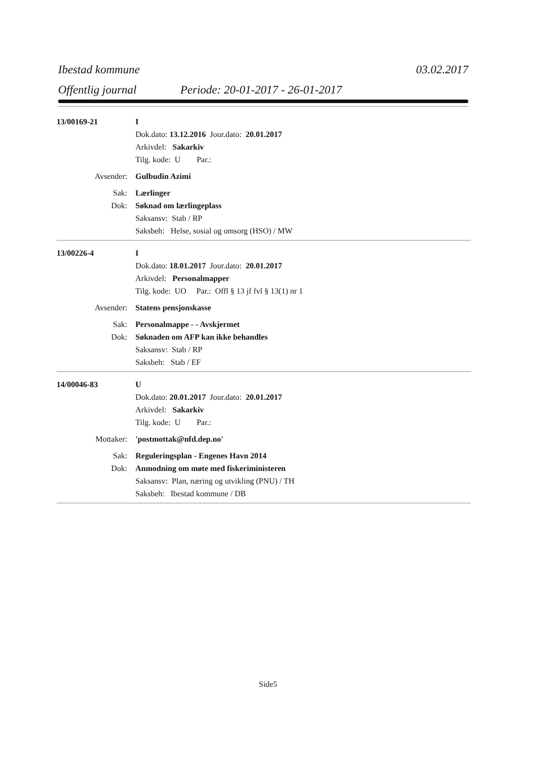Ibestad kommune 03.02.2017
Offentlig journal Periode: 20-01-2017 - 26-01-2017
13/00169-21 I
Dok.dato: 13.12.2016 Jour.dato: 20.01.2017
Arkivdel: Sakarkiv
Tilg. kode: U Par.:
Avsender: Gulbudin Azimi
Sak: Lærlinger
Dok: Søknad om lærlingeplass
Saksansv: Stab / RP
Saksbeh: Helse, sosial og omsorg (HSO) / MW
13/00226-4 I
Dok.dato: 18.01.2017 Jour.dato: 20.01.2017
Arkivdel: Personalmapper
Tilg. kode: UO Par.: Offl § 13 jf fvl § 13(1) nr 1
Avsender: Statens pensjonskasse
Sak: Personalmappe - - Avskjermet
Dok: Søknaden om AFP kan ikke behandles
Saksansv: Stab / RP
Saksbeh: Stab / EF
14/00046-83 U
Dok.dato: 20.01.2017 Jour.dato: 20.01.2017
Arkivdel: Sakarkiv
Tilg. kode: U Par.:
Mottaker: 'postmottak@nfd.dep.no'
Sak: Reguleringsplan - Engenes Havn 2014
Dok: Anmodning om møte med fiskeriministeren
Saksansv: Plan, næring og utvikling (PNU) / TH
Saksbeh: Ibestad kommune / DB
Side5